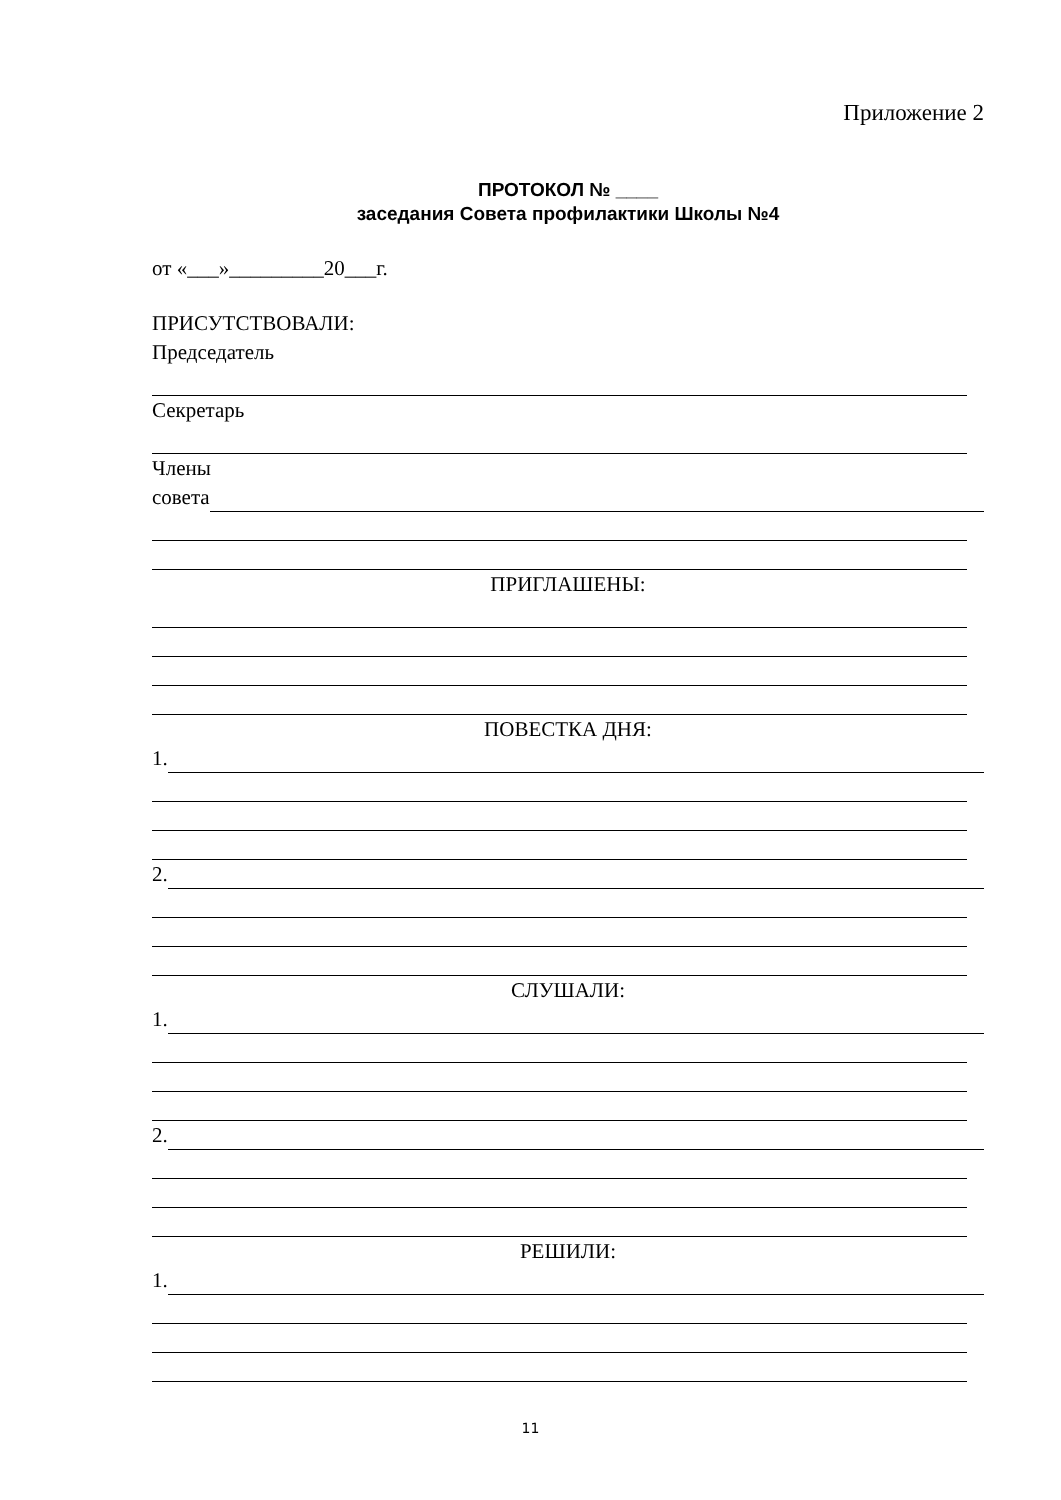Приложение 2
ПРОТОКОЛ № ____
заседания Совета профилактики Школы №4
от «___»_________20___г.
ПРИСУТСТВОВАЛИ:
Председатель
Секретарь
Члены
совета
ПРИГЛАШЕНЫ:
ПОВЕСТКА ДНЯ:
1.
2.
СЛУШАЛИ:
1.
2.
РЕШИЛИ:
1.
11